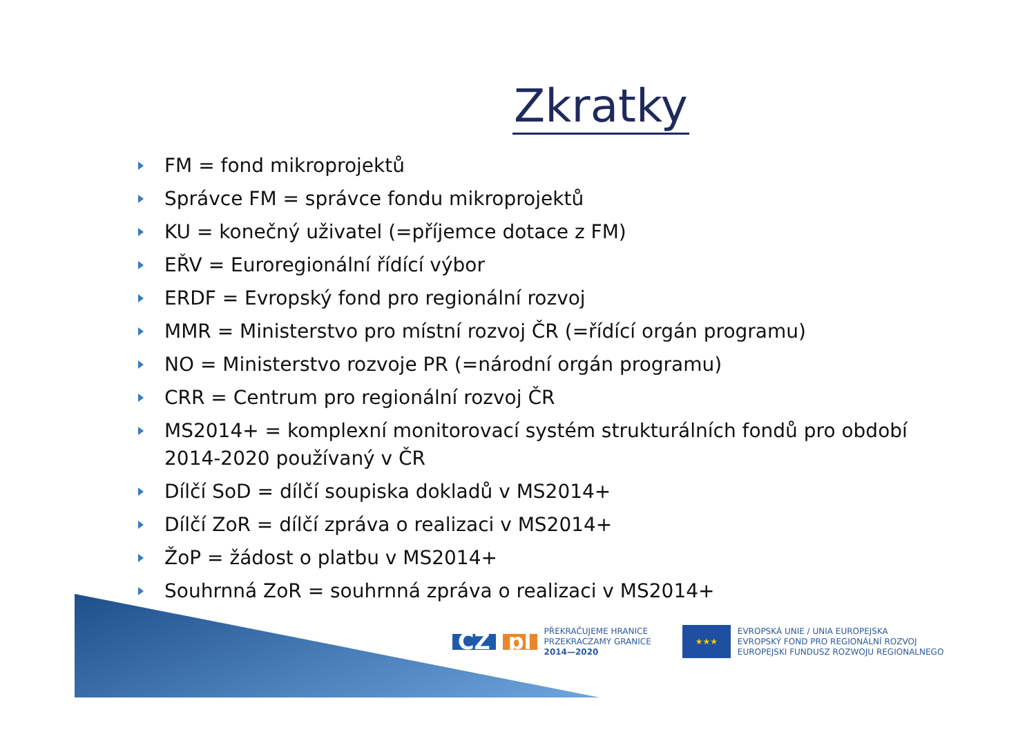Zkratky
FM = fond mikroprojektů
Správce FM = správce fondu mikroprojektů
KU = konečný uživatel (=příjemce dotace z FM)
EŘV = Euroregionální řídící výbor
ERDF = Evropský fond pro regionální rozvoj
MMR = Ministerstvo pro místní rozvoj ČR (=řídící orgán programu)
NO = Ministerstvo rozvoje PR (=národní orgán programu)
CRR = Centrum pro regionální rozvoj ČR
MS2014+ = komplexní monitorovací systém strukturálních fondů pro období 2014-2020 používaný v ČR
Dílčí SoD = dílčí soupiska dokladů v MS2014+
Dílčí ZoR = dílčí zpráva o realizaci v MS2014+
ŽoP = žádost o platbu v MS2014+
Souhrnná ZoR = souhrnná zpráva o realizaci v MS2014+
CZ pl
PŘEKRAČUJEME HRANICE
PRZEKRACZAMY GRANICE
2014—2020
★★★
EVROPSKÁ UNIE / UNIA EUROPEJSKA
EVROPSKÝ FOND PRO REGIONÁLNÍ ROZVOJ
EUROPEJSKI FUNDUSZ ROZWOJU REGIONALNEGO